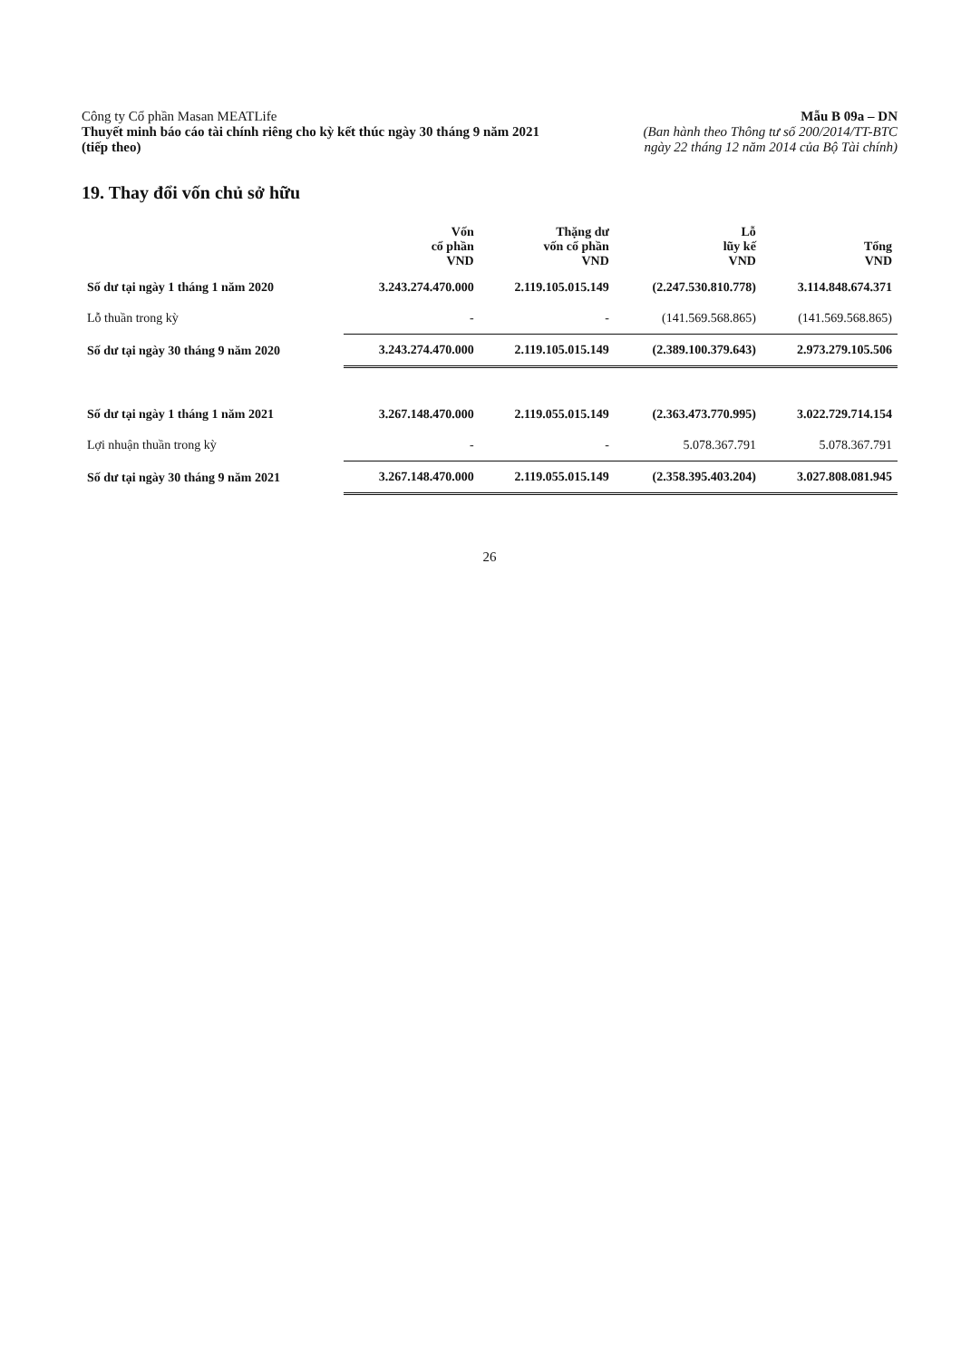Công ty Cổ phần Masan MEATLife
Thuyết minh báo cáo tài chính riêng cho kỳ kết thúc ngày 30 tháng 9 năm 2021
(tiếp theo)
Mẫu B 09a – DN
(Ban hành theo Thông tư số 200/2014/TT-BTC
ngày 22 tháng 12 năm 2014 của Bộ Tài chính)
19. Thay đổi vốn chủ sở hữu
| | Vốn cổ phần VND | Thặng dư vốn cổ phần VND | Lỗ lũy kế VND | Tổng VND |
| --- | --- | --- | --- | --- |
| Số dư tại ngày 1 tháng 1 năm 2020 | 3.243.274.470.000 | 2.119.105.015.149 | (2.247.530.810.778) | 3.114.848.674.371 |
| Lỗ thuần trong kỳ | - | - | (141.569.568.865) | (141.569.568.865) |
| Số dư tại ngày 30 tháng 9 năm 2020 | 3.243.274.470.000 | 2.119.105.015.149 | (2.389.100.379.643) | 2.973.279.105.506 |
| Số dư tại ngày 1 tháng 1 năm 2021 | 3.267.148.470.000 | 2.119.055.015.149 | (2.363.473.770.995) | 3.022.729.714.154 |
| Lợi nhuận thuần trong kỳ | - | - | 5.078.367.791 | 5.078.367.791 |
| Số dư tại ngày 30 tháng 9 năm 2021 | 3.267.148.470.000 | 2.119.055.015.149 | (2.358.395.403.204) | 3.027.808.081.945 |
26